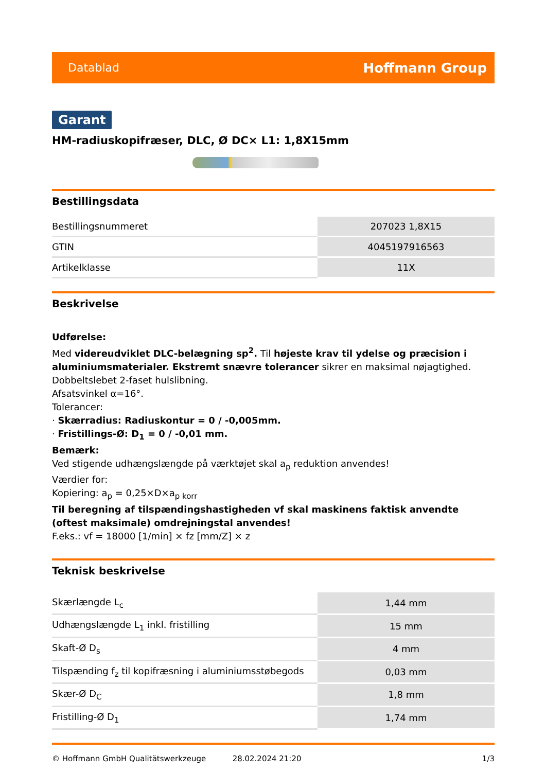Datablad Hoffmann Group
Garant
HM-radiuskopifræser, DLC, Ø DC× L1: 1,8X15mm
Bestillingsdata
| Bestillingsnummeret | 207023 1,8X15 |
| GTIN | 4045197916563 |
| Artikelklasse | 11X |
Beskrivelse
Udførelse:
Med videreudviklet DLC-belægning sp<sup>2</sup>. Til højeste krav til ydelse og præcision i aluminiumsmaterialer. Ekstremt snævre tolerancer sikrer en maksimal nøjagtighed.
Dobbeltslebet 2-faset hulslibning.
Afsatsvinkel α=16°.
Tolerancer:
· Skærradius: Radiuskontur = 0 / -0,005mm.
· Fristillings-Ø: D<sub>1</sub> = 0 / -0,01 mm.
Bemærk:
Ved stigende udhængslængde på værktøjet skal a<sub>p</sub> reduktion anvendes!
Værdier for:
Kopiering: a<sub>p</sub> = 0,25×D×a<sub>p korr</sub>
Til beregning af tilspændingshastigheden vf skal maskinens faktisk anvendte (oftest maksimale) omdrejningstal anvendes!
F.eks.: vf = 18000 [1/min] × fz [mm/Z] × z
Teknisk beskrivelse
| Skærlængde L<sub>c</sub> | 1,44 mm |
| Udhængslængde L<sub>1</sub> inkl. fristilling | 15 mm |
| Skaft-Ø D<sub>s</sub> | 4 mm |
| Tilspænding f<sub>z</sub> til kopifræsning i aluminiumsstøbegods | 0,03 mm |
| Skær-Ø D<sub>C</sub> | 1,8 mm |
| Fristilling-Ø D<sub>1</sub> | 1,74 mm |
© Hoffmann GmbH Qualitätswerkzeuge 28.02.2024 21:20 1/3